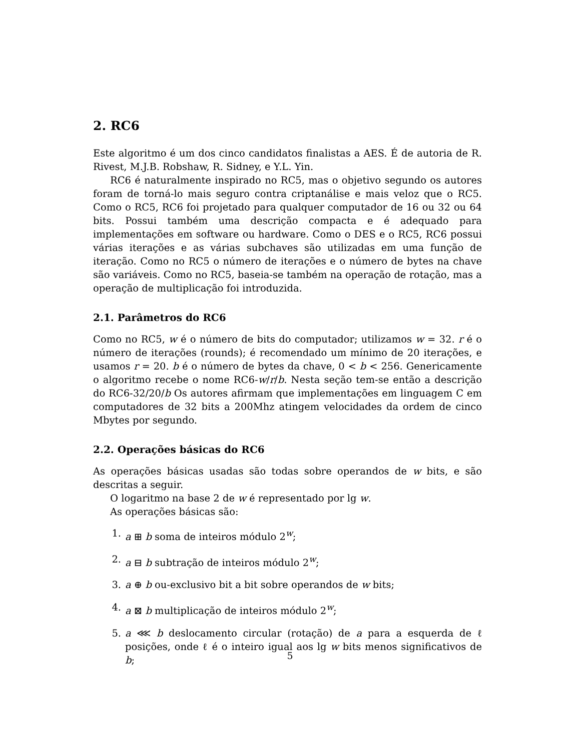2. RC6
Este algoritmo é um dos cinco candidatos finalistas a AES. É de autoria de R. Rivest, M.J.B. Robshaw, R. Sidney, e Y.L. Yin.
RC6 é naturalmente inspirado no RC5, mas o objetivo segundo os autores foram de torná-lo mais seguro contra criptanálise e mais veloz que o RC5. Como o RC5, RC6 foi projetado para qualquer computador de 16 ou 32 ou 64 bits. Possui também uma descrição compacta e é adequado para implementações em software ou hardware. Como o DES e o RC5, RC6 possui várias iterações e as várias subchaves são utilizadas em uma função de iteração. Como no RC5 o número de iterações e o número de bytes na chave são variáveis. Como no RC5, baseia-se também na operação de rotação, mas a operação de multiplicação foi introduzida.
2.1. Parâmetros do RC6
Como no RC5, w é o número de bits do computador; utilizamos w = 32. r é o número de iterações (rounds); é recomendado um mínimo de 20 iterações, e usamos r = 20. b é o número de bytes da chave, 0 < b < 256. Genericamente o algoritmo recebe o nome RC6-w/r/b. Nesta seção tem-se então a descrição do RC6-32/20/b Os autores afirmam que implementações em linguagem C em computadores de 32 bits a 200Mhz atingem velocidades da ordem de cinco Mbytes por segundo.
2.2. Operações básicas do RC6
As operações básicas usadas são todas sobre operandos de w bits, e são descritas a seguir.
O logaritmo na base 2 de w é representado por lg w.
As operações básicas são:
1. a ⊞ b soma de inteiros módulo 2<sup>w</sup>;
2. a ⊟ b subtração de inteiros módulo 2<sup>w</sup>;
3. a ⊕ b ou-exclusivo bit a bit sobre operandos de w bits;
4. a ⊠ b multiplicação de inteiros módulo 2<sup>w</sup>;
5. a ⋘ b deslocamento circular (rotação) de a para a esquerda de ℓ posições, onde ℓ é o inteiro igual aos lg w bits menos significativos de b;
5